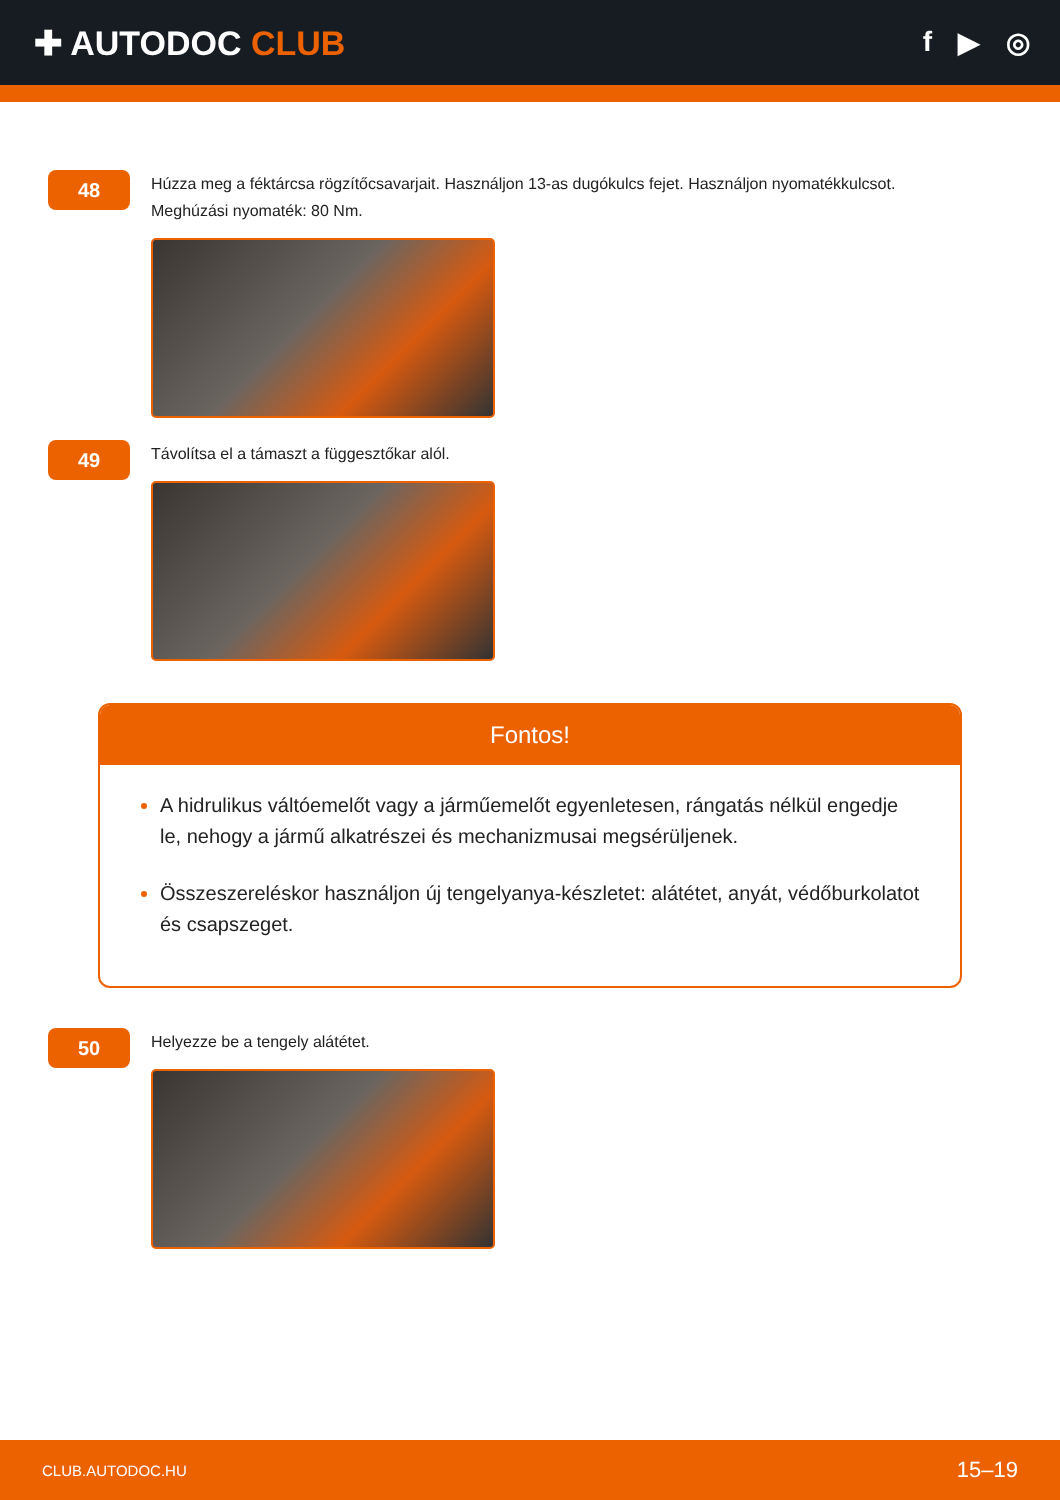✚ AUTODOC CLUB
f ▶ ◎
48
Húzza meg a féktárcsa rögzítőcsavarjait. Használjon 13-as dugókulcs fejet. Használjon nyomatékkulcsot.
Meghúzási nyomaték: 80 Nm.
49
Távolítsa el a támaszt a függesztőkar alól.
Fontos!
A hidrulikus váltóemelőt vagy a járműemelőt egyenletesen, rángatás nélkül engedje le, nehogy a jármű alkatrészei és mechanizmusai megsérüljenek.
Összeszereléskor használjon új tengelyanya-készletet: alátétet, anyát, védőburkolatot és csapszeget.
50
Helyezze be a tengely alátétet.
CLUB.AUTODOC.HU 15–19